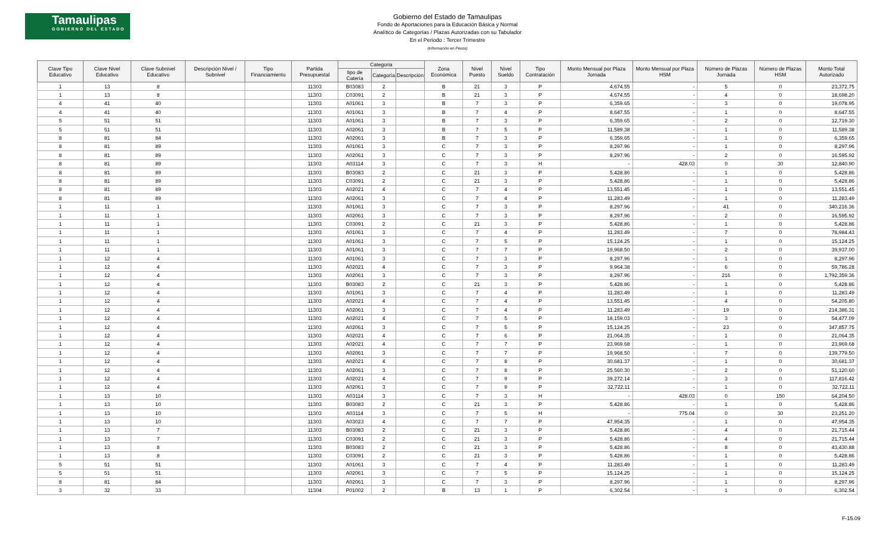Tamaulipas
GOBIERNO DEL ESTADO
Gobierno del Estado de Tamaulipas
Fondo de Aportaciones para la Educación Básica y Normal
Analítico de Categorías / Plazas Autorizadas con su Tabulador
En el Periodo : Tercer Trimestre
(Información en Pesos)
| Clave Tipo Educativo | Clave Nivel Educativo | Clave Subnivel Educativo | Descripción Nivel / Subnivel | Tipo Financiamiento | Partida Presupuestal | Categoria | | | Zona Económica | Nivel Puesto | Nivel Sueldo | Tipo Contratación | Monto Mensual por Plaza Jornada | Monto Mensual por Plaza HSM | Número de Plazas Jornada | Número de Plazas HSM | Monto Total Autorizado |
| --- | --- | --- | --- | --- | --- | --- | --- | --- | --- | --- | --- | --- | --- | --- | --- | --- | --- |
| | | | | | | tipo de Catería | Categoría | Descripción | | | | | | | | | |
| 1 | 13 | 8 | | | 11303 | B03083 | 2 | | B | 21 | 3 | P | 4,674.55 | - | 5 | 0 | 23,372.75 |
| 1 | 13 | 8 | | | 11303 | C03091 | 2 | | B | 21 | 3 | P | 4,674.55 | - | 4 | 0 | 18,698.20 |
| 4 | 41 | 40 | | | 11303 | A01061 | 3 | | B | 7 | 3 | P | 6,359.65 | - | 3 | 0 | 19,078.95 |
| 4 | 41 | 40 | | | 11303 | A01061 | 3 | | B | 7 | 4 | P | 8,647.55 | - | 1 | 0 | 8,647.55 |
| 5 | 51 | 51 | | | 11303 | A01061 | 3 | | B | 7 | 3 | P | 6,359.65 | - | 2 | 0 | 12,719.30 |
| 5 | 51 | 51 | | | 11303 | A02061 | 3 | | B | 7 | 5 | P | 11,589.38 | - | 1 | 0 | 11,589.38 |
| 8 | 81 | 84 | | | 11303 | A02061 | 3 | | B | 7 | 3 | P | 6,359.65 | - | 1 | 0 | 6,359.65 |
| 8 | 81 | 89 | | | 11303 | A01061 | 3 | | C | 7 | 3 | P | 8,297.96 | - | 1 | 0 | 8,297.96 |
| 8 | 81 | 89 | | | 11303 | A02061 | 3 | | C | 7 | 3 | P | 8,297.96 | - | 2 | 0 | 16,595.92 |
| 8 | 81 | 89 | | | 11303 | A03114 | 3 | | C | 7 | 3 | H | - | 428.03 | 0 | 30 | 12,840.90 |
| 8 | 81 | 89 | | | 11303 | B03083 | 2 | | C | 21 | 3 | P | 5,428.86 | - | 1 | 0 | 5,428.86 |
| 8 | 81 | 89 | | | 11303 | C03091 | 2 | | C | 21 | 3 | P | 5,428.86 | - | 1 | 0 | 5,428.86 |
| 8 | 81 | 89 | | | 11303 | A02021 | 4 | | C | 7 | 4 | P | 13,551.45 | - | 1 | 0 | 13,551.45 |
| 8 | 81 | 89 | | | 11303 | A02061 | 3 | | C | 7 | 4 | P | 11,283.49 | - | 1 | 0 | 11,283.49 |
| 1 | 11 | 1 | | | 11303 | A01061 | 3 | | C | 7 | 3 | P | 8,297.96 | - | 41 | 0 | 340,216.36 |
| 1 | 11 | 1 | | | 11303 | A02061 | 3 | | C | 7 | 3 | P | 8,297.96 | - | 2 | 0 | 16,595.92 |
| 1 | 11 | 1 | | | 11303 | C03091 | 2 | | C | 21 | 3 | P | 5,428.86 | - | 1 | 0 | 5,428.86 |
| 1 | 11 | 1 | | | 11303 | A01061 | 3 | | C | 7 | 4 | P | 11,283.49 | - | 7 | 0 | 78,984.43 |
| 1 | 11 | 1 | | | 11303 | A01061 | 3 | | C | 7 | 5 | P | 15,124.25 | - | 1 | 0 | 15,124.25 |
| 1 | 11 | 1 | | | 11303 | A01061 | 3 | | C | 7 | 7 | P | 19,968.50 | - | 2 | 0 | 39,937.00 |
| 1 | 12 | 4 | | | 11303 | A01061 | 3 | | C | 7 | 3 | P | 8,297.96 | - | 1 | 0 | 8,297.96 |
| 1 | 12 | 4 | | | 11303 | A02021 | 4 | | C | 7 | 3 | P | 9,964.38 | - | 6 | 0 | 59,786.28 |
| 1 | 12 | 4 | | | 11303 | A02061 | 3 | | C | 7 | 3 | P | 8,297.96 | - | 216 | 0 | 1,792,359.36 |
| 1 | 12 | 4 | | | 11303 | B03083 | 2 | | C | 21 | 3 | P | 5,428.86 | - | 1 | 0 | 5,428.86 |
| 1 | 12 | 4 | | | 11303 | A01061 | 3 | | C | 7 | 4 | P | 11,283.49 | - | 1 | 0 | 11,283.49 |
| 1 | 12 | 4 | | | 11303 | A02021 | 4 | | C | 7 | 4 | P | 13,551.45 | - | 4 | 0 | 54,205.80 |
| 1 | 12 | 4 | | | 11303 | A02061 | 3 | | C | 7 | 4 | P | 11,283.49 | - | 19 | 0 | 214,386.31 |
| 1 | 12 | 4 | | | 11303 | A02021 | 4 | | C | 7 | 5 | P | 18,159.03 | - | 3 | 0 | 54,477.09 |
| 1 | 12 | 4 | | | 11303 | A02061 | 3 | | C | 7 | 5 | P | 15,124.25 | - | 23 | 0 | 347,857.75 |
| 1 | 12 | 4 | | | 11303 | A02021 | 4 | | C | 7 | 6 | P | 21,064.35 | - | 1 | 0 | 21,064.35 |
| 1 | 12 | 4 | | | 11303 | A02021 | 4 | | C | 7 | 7 | P | 23,969.68 | - | 1 | 0 | 23,969.68 |
| 1 | 12 | 4 | | | 11303 | A02061 | 3 | | C | 7 | 7 | P | 19,968.50 | - | 7 | 0 | 139,779.50 |
| 1 | 12 | 4 | | | 11303 | A02021 | 4 | | C | 7 | 8 | P | 30,681.37 | - | 1 | 0 | 30,681.37 |
| 1 | 12 | 4 | | | 11303 | A02061 | 3 | | C | 7 | 8 | P | 25,560.30 | - | 2 | 0 | 51,120.60 |
| 1 | 12 | 4 | | | 11303 | A02021 | 4 | | C | 7 | 9 | P | 39,272.14 | - | 3 | 0 | 117,816.42 |
| 1 | 12 | 4 | | | 11303 | A02061 | 3 | | C | 7 | 9 | P | 32,722.11 | - | 1 | 0 | 32,722.11 |
| 1 | 13 | 10 | | | 11303 | A03114 | 3 | | C | 7 | 3 | H | - | 428.03 | 0 | 150 | 64,204.50 |
| 1 | 13 | 10 | | | 11303 | B03083 | 2 | | C | 21 | 3 | P | 5,428.86 | - | 1 | 0 | 5,428.86 |
| 1 | 13 | 10 | | | 11303 | A03114 | 3 | | C | 7 | 5 | H | - | 775.04 | 0 | 30 | 23,251.20 |
| 1 | 13 | 10 | | | 11303 | A03023 | 4 | | C | 7 | 7 | P | 47,954.35 | - | 1 | 0 | 47,954.35 |
| 1 | 13 | 7 | | | 11303 | B03083 | 2 | | C | 21 | 3 | P | 5,428.86 | - | 4 | 0 | 21,715.44 |
| 1 | 13 | 7 | | | 11303 | C03091 | 2 | | C | 21 | 3 | P | 5,428.86 | - | 4 | 0 | 21,715.44 |
| 1 | 13 | 8 | | | 11303 | B03083 | 2 | | C | 21 | 3 | P | 5,428.86 | - | 8 | 0 | 43,430.88 |
| 1 | 13 | 8 | | | 11303 | C03091 | 2 | | C | 21 | 3 | P | 5,428.86 | - | 1 | 0 | 5,428.86 |
| 5 | 51 | 51 | | | 11303 | A01061 | 3 | | C | 7 | 4 | P | 11,283.49 | - | 1 | 0 | 11,283.49 |
| 5 | 51 | 51 | | | 11303 | A02061 | 3 | | C | 7 | 5 | P | 15,124.25 | - | 1 | 0 | 15,124.25 |
| 8 | 81 | 84 | | | 11303 | A02061 | 3 | | C | 7 | 3 | P | 8,297.96 | - | 1 | 0 | 8,297.96 |
| 3 | 32 | 33 | | | 11304 | P01002 | 2 | | B | 13 | 1 | P | 6,302.54 | - | 1 | 0 | 6,302.54 |
F-15.09